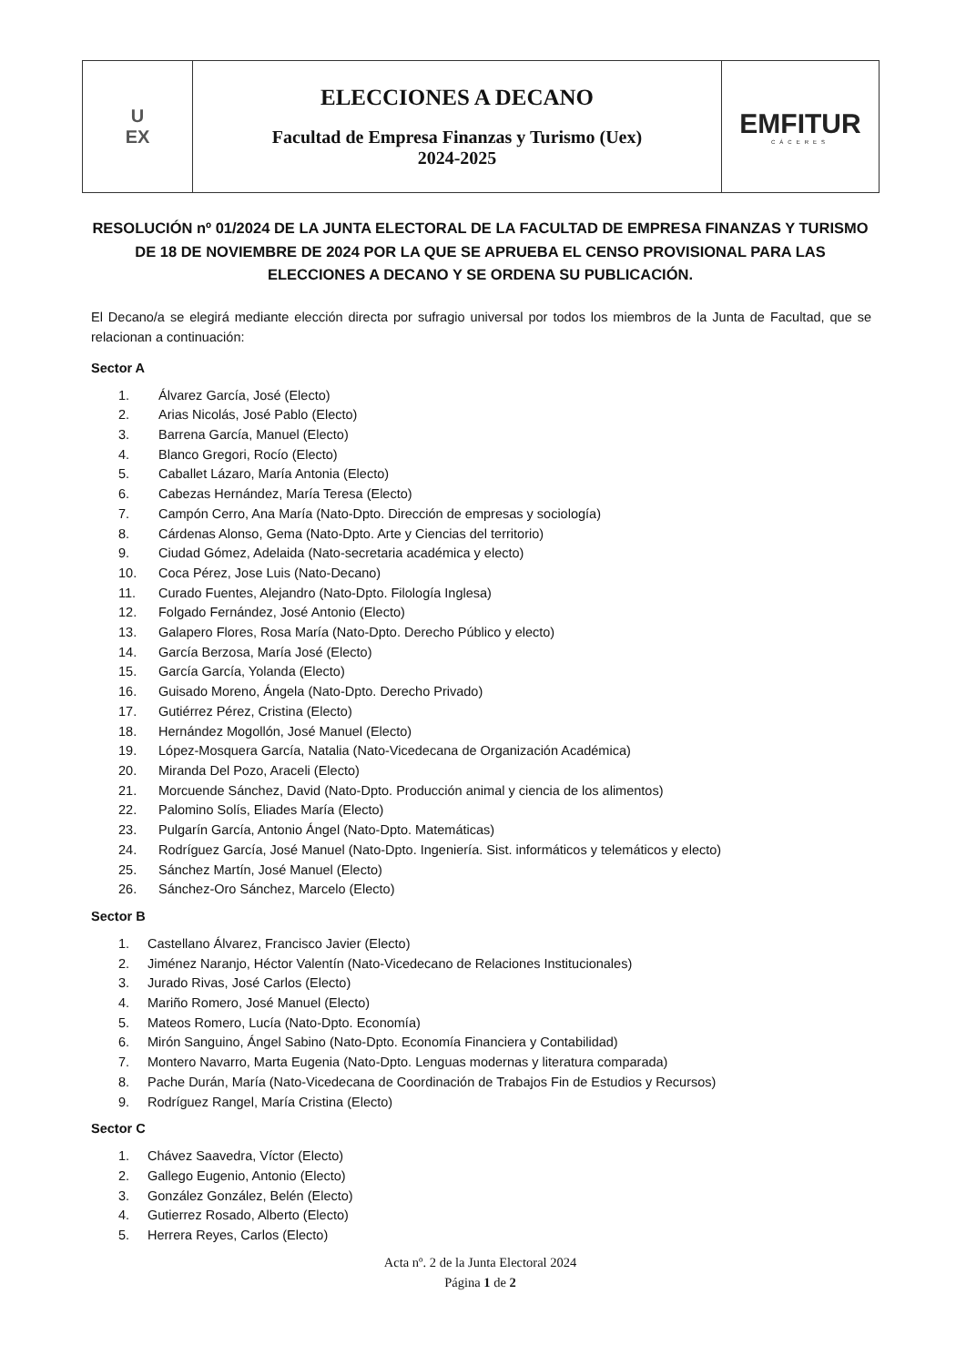| U EX | ELECCIONES A DECANO Facultad de Empresa Finanzas y Turismo (Uex) 2024-2025 | EMFITUR CÁCERES |
RESOLUCIÓN nº 01/2024 DE LA JUNTA ELECTORAL DE LA FACULTAD DE EMPRESA FINANZAS Y TURISMO DE 18 DE NOVIEMBRE DE 2024 POR LA QUE SE APRUEBA EL CENSO PROVISIONAL PARA LAS ELECCIONES A DECANO Y SE ORDENA SU PUBLICACIÓN.
El Decano/a se elegirá mediante elección directa por sufragio universal por todos los miembros de la Junta de Facultad, que se relacionan a continuación:
Sector A
1. Álvarez García, José (Electo)
2. Arias Nicolás, José Pablo (Electo)
3. Barrena García, Manuel (Electo)
4. Blanco Gregori, Rocío (Electo)
5. Caballet Lázaro, María Antonia (Electo)
6. Cabezas Hernández, María Teresa (Electo)
7. Campón Cerro, Ana María (Nato-Dpto. Dirección de empresas y sociología)
8. Cárdenas Alonso, Gema (Nato-Dpto. Arte y Ciencias del territorio)
9. Ciudad Gómez, Adelaida (Nato-secretaria académica y electo)
10. Coca Pérez, Jose Luis (Nato-Decano)
11. Curado Fuentes, Alejandro (Nato-Dpto. Filología Inglesa)
12. Folgado Fernández, José Antonio (Electo)
13. Galapero Flores, Rosa María (Nato-Dpto. Derecho Público y electo)
14. García Berzosa, María José (Electo)
15. García García, Yolanda (Electo)
16. Guisado Moreno, Ángela (Nato-Dpto. Derecho Privado)
17. Gutiérrez Pérez, Cristina (Electo)
18. Hernández Mogollón, José Manuel (Electo)
19. López-Mosquera García, Natalia (Nato-Vicedecana de Organización Académica)
20. Miranda Del Pozo, Araceli (Electo)
21. Morcuende Sánchez, David (Nato-Dpto. Producción animal y ciencia de los alimentos)
22. Palomino Solís, Eliades María (Electo)
23. Pulgarín García, Antonio Ángel (Nato-Dpto. Matemáticas)
24. Rodríguez García, José Manuel (Nato-Dpto. Ingeniería. Sist. informáticos y telemáticos y electo)
25. Sánchez Martín, José Manuel (Electo)
26. Sánchez-Oro Sánchez, Marcelo (Electo)
Sector B
1. Castellano Álvarez, Francisco Javier (Electo)
2. Jiménez Naranjo, Héctor Valentín (Nato-Vicedecano de Relaciones Institucionales)
3. Jurado Rivas, José Carlos (Electo)
4. Mariño Romero, José Manuel (Electo)
5. Mateos Romero, Lucía (Nato-Dpto. Economía)
6. Mirón Sanguino, Ángel Sabino (Nato-Dpto. Economía Financiera y Contabilidad)
7. Montero Navarro, Marta Eugenia (Nato-Dpto. Lenguas modernas y literatura comparada)
8. Pache Durán, María (Nato-Vicedecana de Coordinación de Trabajos Fin de Estudios y Recursos)
9. Rodríguez Rangel, María Cristina (Electo)
Sector C
1. Chávez Saavedra, Víctor (Electo)
2. Gallego Eugenio, Antonio (Electo)
3. González González, Belén (Electo)
4. Gutierrez Rosado, Alberto (Electo)
5. Herrera Reyes, Carlos (Electo)
Acta nº. 2 de la Junta Electoral 2024
Página 1 de 2